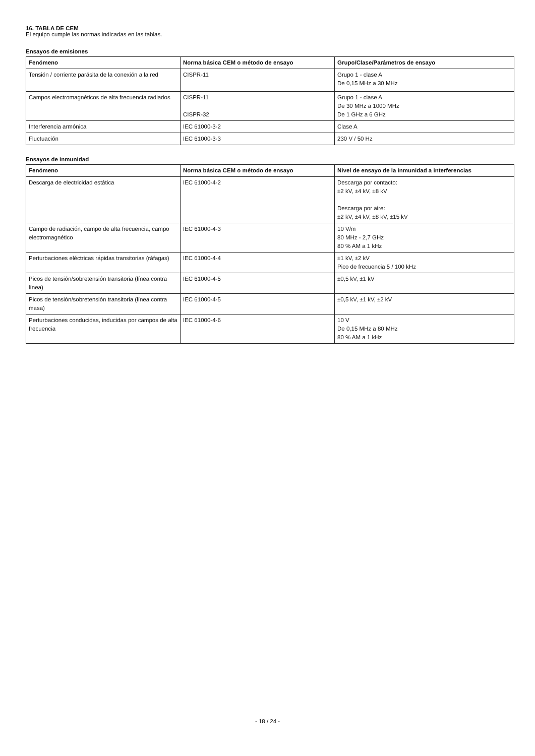16. TABLA DE CEM
El equipo cumple las normas indicadas en las tablas.
Ensayos de emisiones
| Fenómeno | Norma básica CEM o método de ensayo | Grupo/Clase/Parámetros de ensayo |
| --- | --- | --- |
| Tensión / corriente parásita de la conexión a la red | CISPR-11 | Grupo 1 - clase A De 0,15 MHz a 30 MHz |
| Campos electromagnéticos de alta frecuencia radiados | CISPR-11 CISPR-32 | Grupo 1 - clase A De 30 MHz a 1000 MHz De 1 GHz a 6 GHz |
| Interferencia armónica | IEC 61000-3-2 | Clase A |
| Fluctuación | IEC 61000-3-3 | 230 V / 50 Hz |
Ensayos de inmunidad
| Fenómeno | Norma básica CEM o método de ensayo | Nivel de ensayo de la inmunidad a interferencias |
| --- | --- | --- |
| Descarga de electricidad estática | IEC 61000-4-2 | Descarga por contacto: ±2 kV, ±4 kV, ±8 kV Descarga por aire: ±2 kV, ±4 kV, ±8 kV, ±15 kV |
| Campo de radiación, campo de alta frecuencia, campo electromagnético | IEC 61000-4-3 | 10 V/m 80 MHz - 2,7 GHz 80 % AM a 1 kHz |
| Perturbaciones eléctricas rápidas transitorias (ráfagas) | IEC 61000-4-4 | ±1 kV, ±2 kV Pico de frecuencia 5 / 100 kHz |
| Picos de tensión/sobretensión transitoria (línea contra línea) | IEC 61000-4-5 | ±0,5 kV, ±1 kV |
| Picos de tensión/sobretensión transitoria (línea contra masa) | IEC 61000-4-5 | ±0,5 kV, ±1 kV, ±2 kV |
| Perturbaciones conducidas, inducidas por campos de alta frecuencia | IEC 61000-4-6 | 10 V De 0,15 MHz a 80 MHz 80 % AM a 1 kHz |
- 18 / 24 -